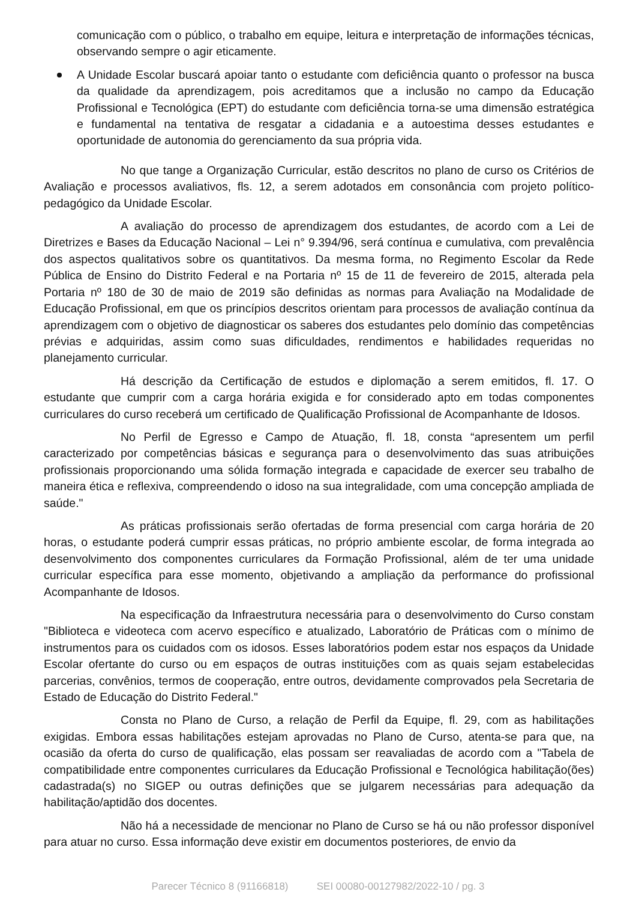comunicação com o público, o trabalho em equipe, leitura e interpretação de informações técnicas, observando sempre o agir eticamente.
A Unidade Escolar buscará apoiar tanto o estudante com deficiência quanto o professor na busca da qualidade da aprendizagem, pois acreditamos que a inclusão no campo da Educação Profissional e Tecnológica (EPT) do estudante com deficiência torna-se uma dimensão estratégica e fundamental na tentativa de resgatar a cidadania e a autoestima desses estudantes e oportunidade de autonomia do gerenciamento da sua própria vida.
No que tange a Organização Curricular, estão descritos no plano de curso os Critérios de Avaliação e processos avaliativos, fls. 12, a serem adotados em consonância com projeto político-pedagógico da Unidade Escolar.
A avaliação do processo de aprendizagem dos estudantes, de acordo com a Lei de Diretrizes e Bases da Educação Nacional – Lei n° 9.394/96, será contínua e cumulativa, com prevalência dos aspectos qualitativos sobre os quantitativos. Da mesma forma, no Regimento Escolar da Rede Pública de Ensino do Distrito Federal e na Portaria nº 15 de 11 de fevereiro de 2015, alterada pela Portaria nº 180 de 30 de maio de 2019 são definidas as normas para Avaliação na Modalidade de Educação Profissional, em que os princípios descritos orientam para processos de avaliação contínua da aprendizagem com o objetivo de diagnosticar os saberes dos estudantes pelo domínio das competências prévias e adquiridas, assim como suas dificuldades, rendimentos e habilidades requeridas no planejamento curricular.
Há descrição da Certificação de estudos e diplomação a serem emitidos, fl. 17. O estudante que cumprir com a carga horária exigida e for considerado apto em todas componentes curriculares do curso receberá um certificado de Qualificação Profissional de Acompanhante de Idosos.
No Perfil de Egresso e Campo de Atuação, fl. 18, consta “apresentem um perfil caracterizado por competências básicas e segurança para o desenvolvimento das suas atribuições profissionais proporcionando uma sólida formação integrada e capacidade de exercer seu trabalho de maneira ética e reflexiva, compreendendo o idoso na sua integralidade, com uma concepção ampliada de saúde."
As práticas profissionais serão ofertadas de forma presencial com carga horária de 20 horas, o estudante poderá cumprir essas práticas, no próprio ambiente escolar, de forma integrada ao desenvolvimento dos componentes curriculares da Formação Profissional, além de ter uma unidade curricular específica para esse momento, objetivando a ampliação da performance do profissional Acompanhante de Idosos.
Na especificação da Infraestrutura necessária para o desenvolvimento do Curso constam "Biblioteca e videoteca com acervo específico e atualizado, Laboratório de Práticas com o mínimo de instrumentos para os cuidados com os idosos. Esses laboratórios podem estar nos espaços da Unidade Escolar ofertante do curso ou em espaços de outras instituições com as quais sejam estabelecidas parcerias, convênios, termos de cooperação, entre outros, devidamente comprovados pela Secretaria de Estado de Educação do Distrito Federal."
Consta no Plano de Curso, a relação de Perfil da Equipe, fl. 29, com as habilitações exigidas. Embora essas habilitações estejam aprovadas no Plano de Curso, atenta-se para que, na ocasião da oferta do curso de qualificação, elas possam ser reavaliadas de acordo com a "Tabela de compatibilidade entre componentes curriculares da Educação Profissional e Tecnológica habilitação(ões) cadastrada(s) no SIGEP ou outras definições que se julgarem necessárias para adequação da habilitação/aptidão dos docentes.
Não há a necessidade de mencionar no Plano de Curso se há ou não professor disponível para atuar no curso. Essa informação deve existir em documentos posteriores, de envio da
Parecer Técnico 8 (91166818) SEI 00080-00127982/2022-10 / pg. 3